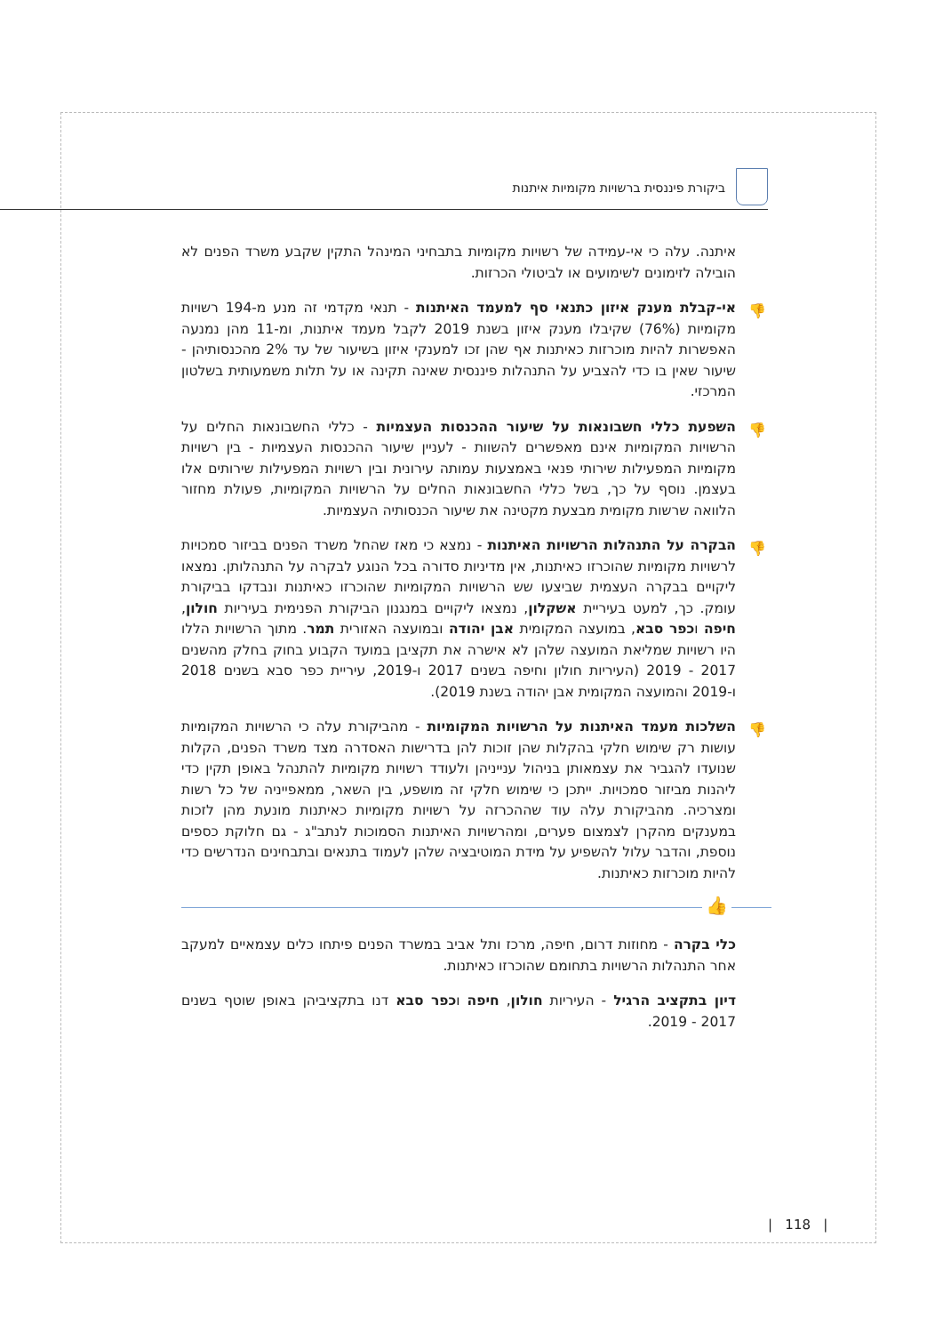ביקורת פיננסית ברשויות מקומיות איתנות
איתנה. עלה כי אי-עמידה של רשויות מקומיות בתבחיני המינהל התקין שקבע משרד הפנים לא הובילה לזימונים לשימועים או לביטולי הכרזות.
👎 אי-קבלת מענק איזון כתנאי סף למעמד האיתנות - תנאי מקדמי זה מנע מ-194 רשויות מקומיות (76%) שקיבלו מענק איזון בשנת 2019 לקבל מעמד איתנות, ומ-11 מהן נמנעה האפשרות להיות מוכרזות כאיתנות אף שהן זכו למענקי איזון בשיעור של עד 2% מהכנסותיהן - שיעור שאין בו כדי להצביע על התנהלות פיננסית שאינה תקינה או על תלות משמעותית בשלטון המרכזי.
👎 השפעת כללי חשבונאות על שיעור ההכנסות העצמיות - כללי החשבונאות החלים על הרשויות המקומיות אינם מאפשרים להשוות - לעניין שיעור ההכנסות העצמיות - בין רשויות מקומיות המפעילות שירותי פנאי באמצעות עמותה עירונית ובין רשויות המפעילות שירותים אלו בעצמן. נוסף על כך, בשל כללי החשבונאות החלים על הרשויות המקומיות, פעולת מחזור הלוואה שרשות מקומית מבצעת מקטינה את שיעור הכנסותיה העצמיות.
👎 הבקרה על התנהלות הרשויות האיתנות - נמצא כי מאז שהחל משרד הפנים בביזור סמכויות לרשויות מקומיות שהוכרזו כאיתנות, אין מדיניות סדורה בכל הנוגע לבקרה על התנהלותן. נמצאו ליקויים בבקרה העצמית שביצעו שש הרשויות המקומיות שהוכרזו כאיתנות ונבדקו בביקורת עומק. כך, למעט בעיריית אשקלון, נמצאו ליקויים במנגנון הביקורת הפנימית בעיריות חולון, חיפה וכפר סבא, במועצה המקומית אבן יהודה ובמועצה האזורית תמר. מתוך הרשויות הללו היו רשויות שמליאת המועצה שלהן לא אישרה את תקציבן במועד הקבוע בחוק בחלק מהשנים 2017 - 2019 (העיריות חולון וחיפה בשנים 2017 ו-2019, עיריית כפר סבא בשנים 2018 ו-2019 והמועצה המקומית אבן יהודה בשנת 2019).
👎 השלכות מעמד האיתנות על הרשויות המקומיות - מהביקורת עלה כי הרשויות המקומיות עושות רק שימוש חלקי בהקלות שהן זוכות להן בדרישות האסדרה מצד משרד הפנים, הקלות שנועדו להגביר את עצמאותן בניהול ענייניהן ולעודד רשויות מקומיות להתנהל באופן תקין כדי ליהנות מביזור סמכויות. ייתכן כי שימוש חלקי זה מושפע, בין השאר, ממאפייניה של כל רשות ומצרכיה. מהביקורת עלה עוד שההכרזה על רשויות מקומיות כאיתנות מונעת מהן לזכות במענקים מהקרן לצמצום פערים, ומהרשויות האיתנות הסמוכות לנתב"ג - גם חלוקת כספים נוספת, והדבר עלול להשפיע על מידת המוטיבציה שלהן לעמוד בתנאים ובתבחינים הנדרשים כדי להיות מוכרזות כאיתנות.
👍
כלי בקרה - מחוזות דרום, חיפה, מרכז ותל אביב במשרד הפנים פיתחו כלים עצמאיים למעקב אחר התנהלות הרשויות בתחומם שהוכרזו כאיתנות.
דיון בתקציב הרגיל - העיריות חולון, חיפה וכפר סבא דנו בתקציביהן באופן שוטף בשנים 2017 - 2019.
| 118 |